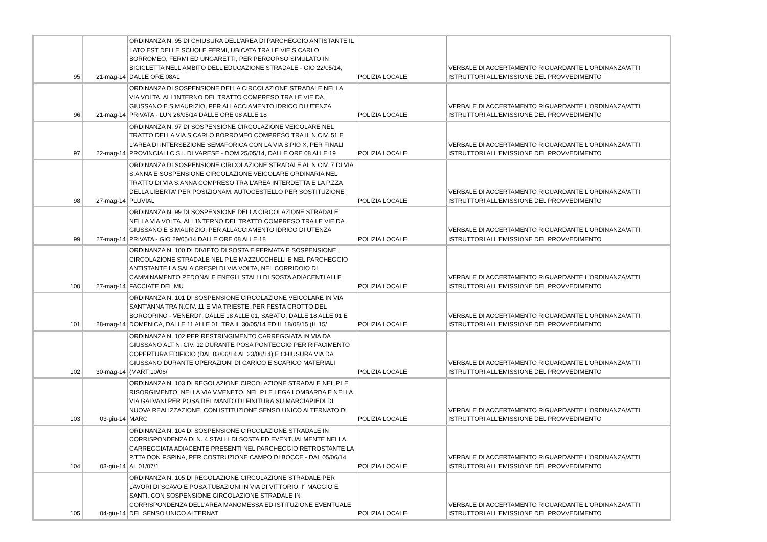| 95 | 21-mag-14 | ORDINANZA N. 95 DI CHIUSURA DELL'AREA DI PARCHEGGIO ANTISTANTE IL LATO EST DELLE SCUOLE FERMI, UBICATA TRA LE VIE S.CARLO BORROMEO, FERMI ED UNGARETTI, PER PERCORSO SIMULATO IN BICICLETTA NELL'AMBITO DELL'EDUCAZIONE STRADALE - GIO 22/05/14, DALLE ORE 08AL | POLIZIA LOCALE | VERBALE DI ACCERTAMENTO RIGUARDANTE L'ORDINANZA/ATTI ISTRUTTORI ALL'EMISSIONE DEL PROVVEDIMENTO |
| 96 | 21-mag-14 | ORDINANZA DI SOSPENSIONE DELLA CIRCOLAZIONE STRADALE NELLA VIA VOLTA, ALL'INTERNO DEL TRATTO COMPRESO TRA LE VIE DA GIUSSANO E S.MAURIZIO, PER ALLACCIAMENTO IDRICO DI UTENZA PRIVATA - LUN 26/05/14 DALLE ORE 08 ALLE 18 | POLIZIA LOCALE | VERBALE DI ACCERTAMENTO RIGUARDANTE L'ORDINANZA/ATTI ISTRUTTORI ALL'EMISSIONE DEL PROVVEDIMENTO |
| 97 | 22-mag-14 | ORDINANZA N. 97 DI SOSPENSIONE CIRCOLAZIONE VEICOLARE NEL TRATTO DELLA VIA S.CARLO BORROMEO COMPRESO TRA IL N.CIV. 51 E L'AREA DI INTERSEZIONE SEMAFORICA CON LA VIA S.PIO X, PER FINALI PROVINCIALI C.S.I. DI VARESE - DOM 25/05/14, DALLE ORE 08 ALLE 19 | POLIZIA LOCALE | VERBALE DI ACCERTAMENTO RIGUARDANTE L'ORDINANZA/ATTI ISTRUTTORI ALL'EMISSIONE DEL PROVVEDIMENTO |
| 98 | 27-mag-14 | ORDINANZA DI SOSPENSIONE CIRCOLAZIONE STRADALE AL N.CIV. 7 DI VIA S.ANNA E SOSPENSIONE CIRCOLAZIONE VEICOLARE ORDINARIA NEL TRATTO DI VIA S.ANNA COMPRESO TRA L'AREA INTERDETTA E LA P.ZZA DELLA LIBERTA' PER POSIZIONAM. AUTOCESTELLO PER SOSTITUZIONE PLUVIAL | POLIZIA LOCALE | VERBALE DI ACCERTAMENTO RIGUARDANTE L'ORDINANZA/ATTI ISTRUTTORI ALL'EMISSIONE DEL PROVVEDIMENTO |
| 99 | 27-mag-14 | ORDINANZA N. 99 DI SOSPENSIONE DELLA CIRCOLAZIONE STRADALE NELLA VIA VOLTA, ALL'INTERNO DEL TRATTO COMPRESO TRA LE VIE DA GIUSSANO E S.MAURIZIO, PER ALLACCIAMENTO IDRICO DI UTENZA PRIVATA - GIO 29/05/14 DALLE ORE 08 ALLE 18 | POLIZIA LOCALE | VERBALE DI ACCERTAMENTO RIGUARDANTE L'ORDINANZA/ATTI ISTRUTTORI ALL'EMISSIONE DEL PROVVEDIMENTO |
| 100 | 27-mag-14 | ORDINANZA N. 100 DI DIVIETO DI SOSTA E FERMATA E SOSPENSIONE CIRCOLAZIONE STRADALE NEL P.LE MAZZUCCHELLI E NEL PARCHEGGIO ANTISTANTE LA SALA CRESPI DI VIA VOLTA, NEL CORRIDOIO DI CAMMINAMENTO PEDONALE ENEGLI STALLI DI SOSTA ADIACENTI ALLE FACCIATE DEL MU | POLIZIA LOCALE | VERBALE DI ACCERTAMENTO RIGUARDANTE L'ORDINANZA/ATTI ISTRUTTORI ALL'EMISSIONE DEL PROVVEDIMENTO |
| 101 | 28-mag-14 | ORDINANZA N. 101 DI SOSPENSIONE CIRCOLAZIONE VEICOLARE IN VIA SANT'ANNA TRA N.CIV. 11 E VIA TRIESTE, PER FESTA CROTTO DEL BORGORINO - VENERDI', DALLE 18 ALLE 01, SABATO, DALLE 18 ALLE 01 E DOMENICA, DALLE 11 ALLE 01, TRA IL 30/05/14 ED IL 18/08/15 (IL 15/ | POLIZIA LOCALE | VERBALE DI ACCERTAMENTO RIGUARDANTE L'ORDINANZA/ATTI ISTRUTTORI ALL'EMISSIONE DEL PROVVEDIMENTO |
| 102 | 30-mag-14 | ORDINANZA N. 102 PER RESTRINGIMENTO CARREGGIATA IN VIA DA GIUSSANO ALT N. CIV. 12 DURANTE POSA PONTEGGIO PER RIFACIMENTO COPERTURA EDIFICIO (DAL 03/06/14 AL 23/06/14) E CHIUSURA VIA DA GIUSSANO DURANTE OPERAZIONI DI CARICO E SCARICO MATERIALI (MART 10/06/ | POLIZIA LOCALE | VERBALE DI ACCERTAMENTO RIGUARDANTE L'ORDINANZA/ATTI ISTRUTTORI ALL'EMISSIONE DEL PROVVEDIMENTO |
| 103 | 03-giu-14 | ORDINANZA N. 103 DI REGOLAZIONE CIRCOLAZIONE STRADALE NEL P.LE RISORGIMENTO, NELLA VIA V.VENETO, NEL P.LE LEGA LOMBARDA E NELLA VIA GALVANI PER POSA DEL MANTO DI FINITURA SU MARCIAPIEDI DI NUOVA REALIZZAZIONE, CON ISTITUZIONE SENSO UNICO ALTERNATO DI MARC | POLIZIA LOCALE | VERBALE DI ACCERTAMENTO RIGUARDANTE L'ORDINANZA/ATTI ISTRUTTORI ALL'EMISSIONE DEL PROVVEDIMENTO |
| 104 | 03-giu-14 | ORDINANZA N. 104 DI SOSPENSIONE CIRCOLAZIONE STRADALE IN CORRISPONDENZA DI N. 4 STALLI DI SOSTA ED EVENTUALMENTE NELLA CARREGGIATA ADIACENTE PRESENTI NEL PARCHEGGIO RETROSTANTE LA P.TTA DON F.SPINA, PER COSTRUZIONE CAMPO DI BOCCE - DAL 05/06/14 AL 01/07/1 | POLIZIA LOCALE | VERBALE DI ACCERTAMENTO RIGUARDANTE L'ORDINANZA/ATTI ISTRUTTORI ALL'EMISSIONE DEL PROVVEDIMENTO |
| 105 | 04-giu-14 | ORDINANZA N. 105 DI REGOLAZIONE CIRCOLAZIONE STRADALE PER LAVORI DI SCAVO E POSA TUBAZIONI IN VIA DI VITTORIO, I° MAGGIO E SANTI, CON SOSPENSIONE CIRCOLAZIONE STRADALE IN CORRISPONDENZA DELL'AREA MANOMESSA ED ISTITUZIONE EVENTUALE DEL SENSO UNICO ALTERNAT | POLIZIA LOCALE | VERBALE DI ACCERTAMENTO RIGUARDANTE L'ORDINANZA/ATTI ISTRUTTORI ALL'EMISSIONE DEL PROVVEDIMENTO |